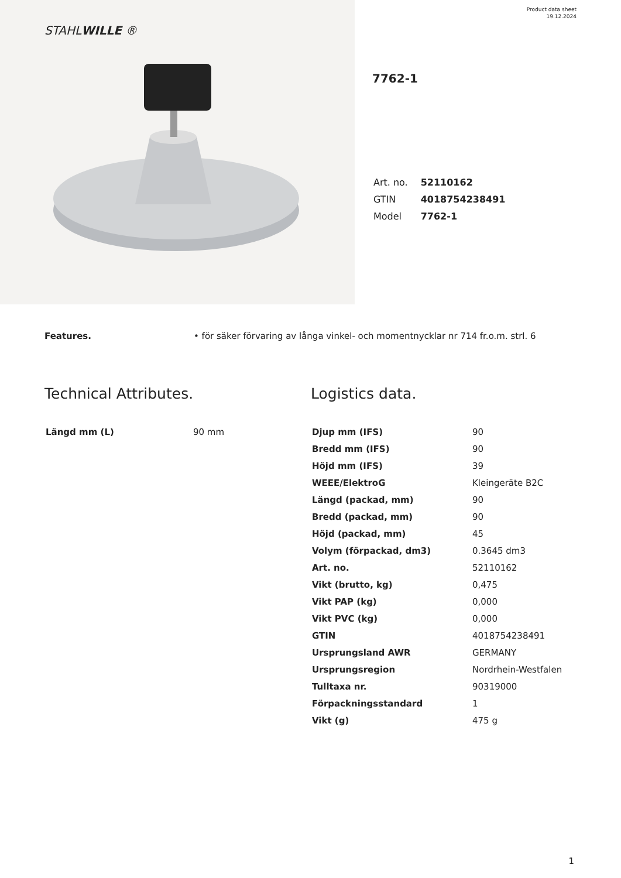STAHLWILLE ®
Product data sheet
19.12.2024
7762-1
| Art. no. | 52110162 |
| GTIN | 4018754238491 |
| Model | 7762-1 |
Features. • för säker förvaring av långa vinkel- och momentnycklar nr 714 fr.o.m. strl. 6
Technical Attributes.
| Längd mm (L) | 90 mm |
Logistics data.
| Djup mm (IFS) | 90 |
| Bredd mm (IFS) | 90 |
| Höjd mm (IFS) | 39 |
| WEEE/ElektroG | Kleingeräte B2C |
| Längd (packad, mm) | 90 |
| Bredd (packad, mm) | 90 |
| Höjd (packad, mm) | 45 |
| Volym (förpackad, dm3) | 0.3645 dm3 |
| Art. no. | 52110162 |
| Vikt (brutto, kg) | 0,475 |
| Vikt PAP (kg) | 0,000 |
| Vikt PVC (kg) | 0,000 |
| GTIN | 4018754238491 |
| Ursprungsland AWR | GERMANY |
| Ursprungsregion | Nordrhein-Westfalen |
| Tulltaxa nr. | 90319000 |
| Förpackningsstandard | 1 |
| Vikt (g) | 475 g |
1